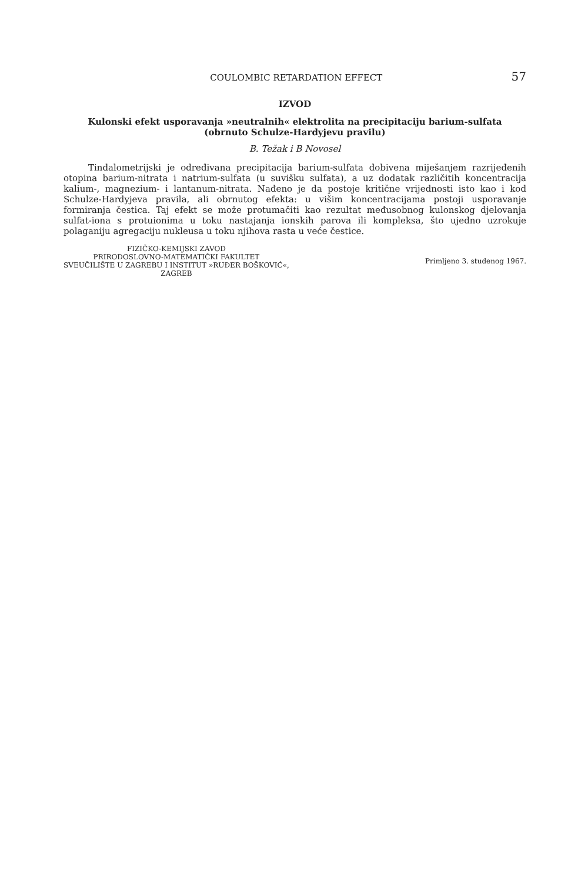COULOMBIC RETARDATION EFFECT 57
IZVOD
Kulonski efekt usporavanja »neutralnih« elektrolita na precipitaciju barium-sulfata
(obrnuto Schulze-Hardyjevu pravilu)
B. Težak i B Novosel
Tindalometrijski je određivana precipitacija barium-sulfata dobivena miješanjem razrijeđenih otopina barium-nitrata i natrium-sulfata (u suvišku sulfata), a uz dodatak različitih koncentracija kalium-, magnezium- i lantanum-nitrata. Nađeno je da postoje kritične vrijednosti isto kao i kod Schulze-Hardyjeva pravila, ali obrnutog efekta: u višim koncentracijama postoji usporavanje formiranja čestica. Taj efekt se može protumačiti kao rezultat međusobnog kulonskog djelovanja sulfat-iona s protuionima u toku nastajanja ionskih parova ili kompleksa, što ujedno uzrokuje polaganiju agregaciju nukleusa u toku njihova rasta u veće čestice.
FIZIČKO-KEMIJSKI ZAVOD
PRIRODOSLOVNO-MATEMATIČKI FAKULTET
SVEUČILIŠTE U ZAGREBU I INSTITUT »RUĐER BOŠKOVIĆ«,
ZAGREB
Primljeno 3. studenog 1967.